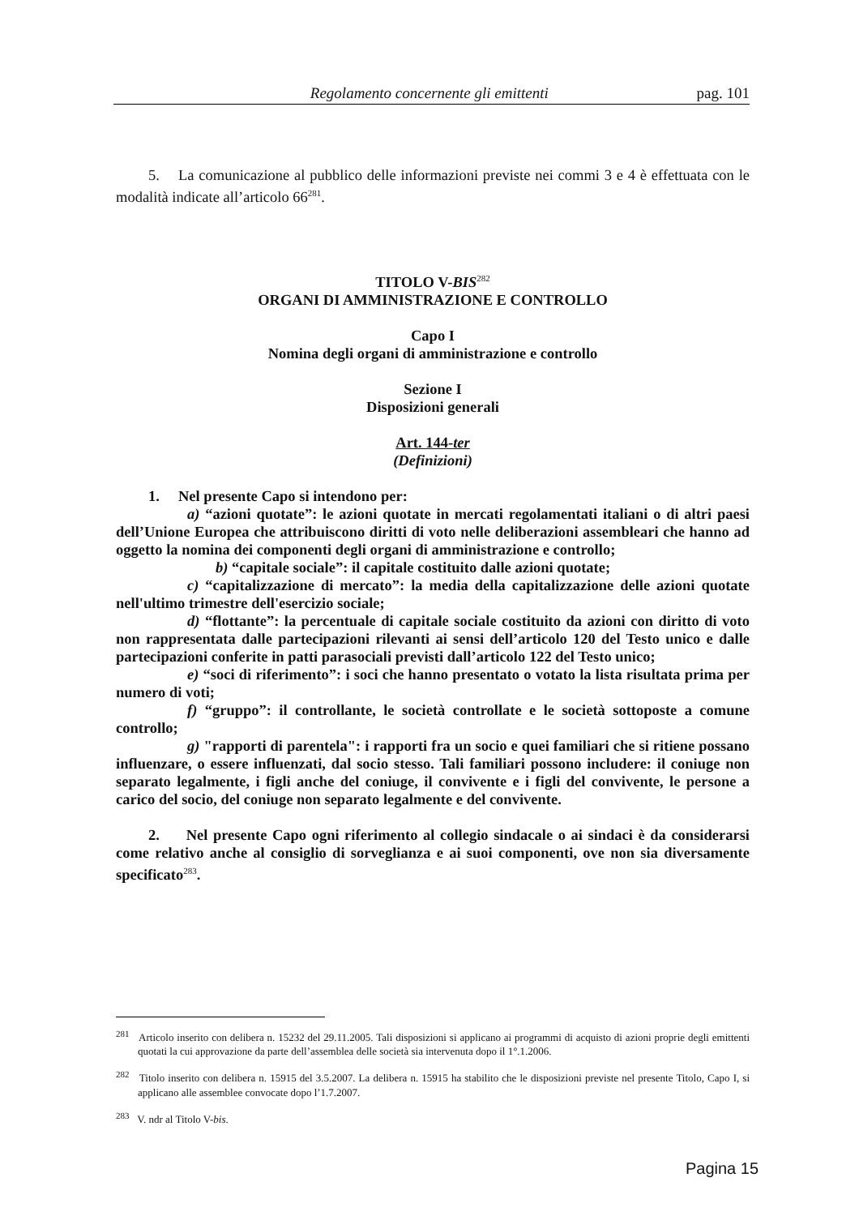Regolamento concernente gli emittenti pag. 101
5. La comunicazione al pubblico delle informazioni previste nei commi 3 e 4 è effettuata con le modalità indicate all’articolo 66<sup>281</sup>.
TITOLO V-BIS<sup>282</sup>
ORGANI DI AMMINISTRAZIONE E CONTROLLO
Capo I
Nomina degli organi di amministrazione e controllo
Sezione I
Disposizioni generali
Art. 144-ter
(Definizioni)
1. Nel presente Capo si intendono per:
a) “azioni quotate”: le azioni quotate in mercati regolamentati italiani o di altri paesi dell’Unione Europea che attribuiscono diritti di voto nelle deliberazioni assembleari che hanno ad oggetto la nomina dei componenti degli organi di amministrazione e controllo;
b) “capitale sociale”: il capitale costituito dalle azioni quotate;
c) “capitalizzazione di mercato”: la media della capitalizzazione delle azioni quotate nell'ultimo trimestre dell'esercizio sociale;
d) “flottante”: la percentuale di capitale sociale costituito da azioni con diritto di voto non rappresentata dalle partecipazioni rilevanti ai sensi dell’articolo 120 del Testo unico e dalle partecipazioni conferite in patti parasociali previsti dall’articolo 122 del Testo unico;
e) “soci di riferimento”: i soci che hanno presentato o votato la lista risultata prima per numero di voti;
f) “gruppo”: il controllante, le società controllate e le società sottoposte a comune controllo;
g) "rapporti di parentela": i rapporti fra un socio e quei familiari che si ritiene possano influenzare, o essere influenzati, dal socio stesso. Tali familiari possono includere: il coniuge non separato legalmente, i figli anche del coniuge, il convivente e i figli del convivente, le persone a carico del socio, del coniuge non separato legalmente e del convivente.
2. Nel presente Capo ogni riferimento al collegio sindacale o ai sindaci è da considerarsi come relativo anche al consiglio di sorveglianza e ai suoi componenti, ove non sia diversamente specificato<sup>283</sup>.
<sup>281</sup> Articolo inserito con delibera n. 15232 del 29.11.2005. Tali disposizioni si applicano ai programmi di acquisto di azioni proprie degli emittenti quotati la cui approvazione da parte dell’assemblea delle società sia intervenuta dopo il 1°.1.2006.
<sup>282</sup> Titolo inserito con delibera n. 15915 del 3.5.2007. La delibera n. 15915 ha stabilito che le disposizioni previste nel presente Titolo, Capo I, si applicano alle assemblee convocate dopo l’1.7.2007.
<sup>283</sup> V. ndr al Titolo V-bis.
Pagina 15